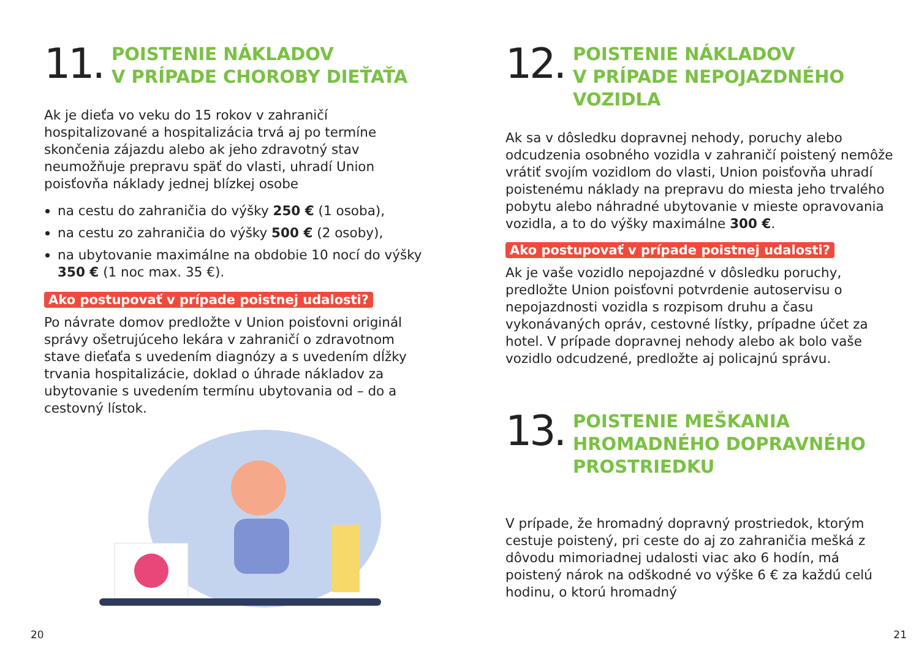11.
POISTENIE NÁKLADOV
V PRÍPADE CHOROBY DIEŤAŤA
Ak je dieťa vo veku do 15 rokov v zahraničí hospitalizované a hospitalizácia trvá aj po termíne skončenia zájazdu alebo ak jeho zdravotný stav neumožňuje prepravu späť do vlasti, uhradí Union poisťovňa náklady jednej blízkej osobe
na cestu do zahraničia do výšky 250 € (1 osoba),
na cestu zo zahraničia do výšky 500 € (2 osoby),
na ubytovanie maximálne na obdobie 10 nocí do výšky 350 € (1 noc max. 35 €).
Ako postupovať v prípade poistnej udalosti?
Po návrate domov predložte v Union poisťovni originál správy ošetrujúceho lekára v zahraničí o zdravotnom stave dieťaťa s uvedením diagnózy a s uvedením dĺžky trvania hospitalizácie, doklad o úhrade nákladov za ubytovanie s uvedením termínu ubytovania od – do a cestovný lístok.
20
12.
POISTENIE NÁKLADOV
V PRÍPADE NEPOJAZDNÉHO
VOZIDLA
Ak sa v dôsledku dopravnej nehody, poruchy alebo odcudzenia osobného vozidla v zahraničí poistený nemôže vrátiť svojím vozidlom do vlasti, Union poisťovňa uhradí poistenému náklady na prepravu do miesta jeho trvalého pobytu alebo náhradné ubytovanie v mieste opravovania vozidla, a to do výšky maximálne 300 €.
Ako postupovať v prípade poistnej udalosti?
Ak je vaše vozidlo nepojazdné v dôsledku poruchy, predložte Union poisťovni potvrdenie autoservisu o nepojazdnosti vozidla s rozpisom druhu a času vykonávaných opráv, cestovné lístky, prípadne účet za hotel. V prípade dopravnej nehody alebo ak bolo vaše vozidlo odcudzené, predložte aj policajnú správu.
13.
POISTENIE MEŠKANIA
HROMADNÉHO DOPRAVNÉHO
PROSTRIEDKU
V prípade, že hromadný dopravný prostriedok, ktorým cestuje poistený, pri ceste do aj zo zahraničia mešká z dôvodu mimoriadnej udalosti viac ako 6 hodín, má poistený nárok na odškodné vo výške 6 € za každú celú hodinu, o ktorú hromadný
21